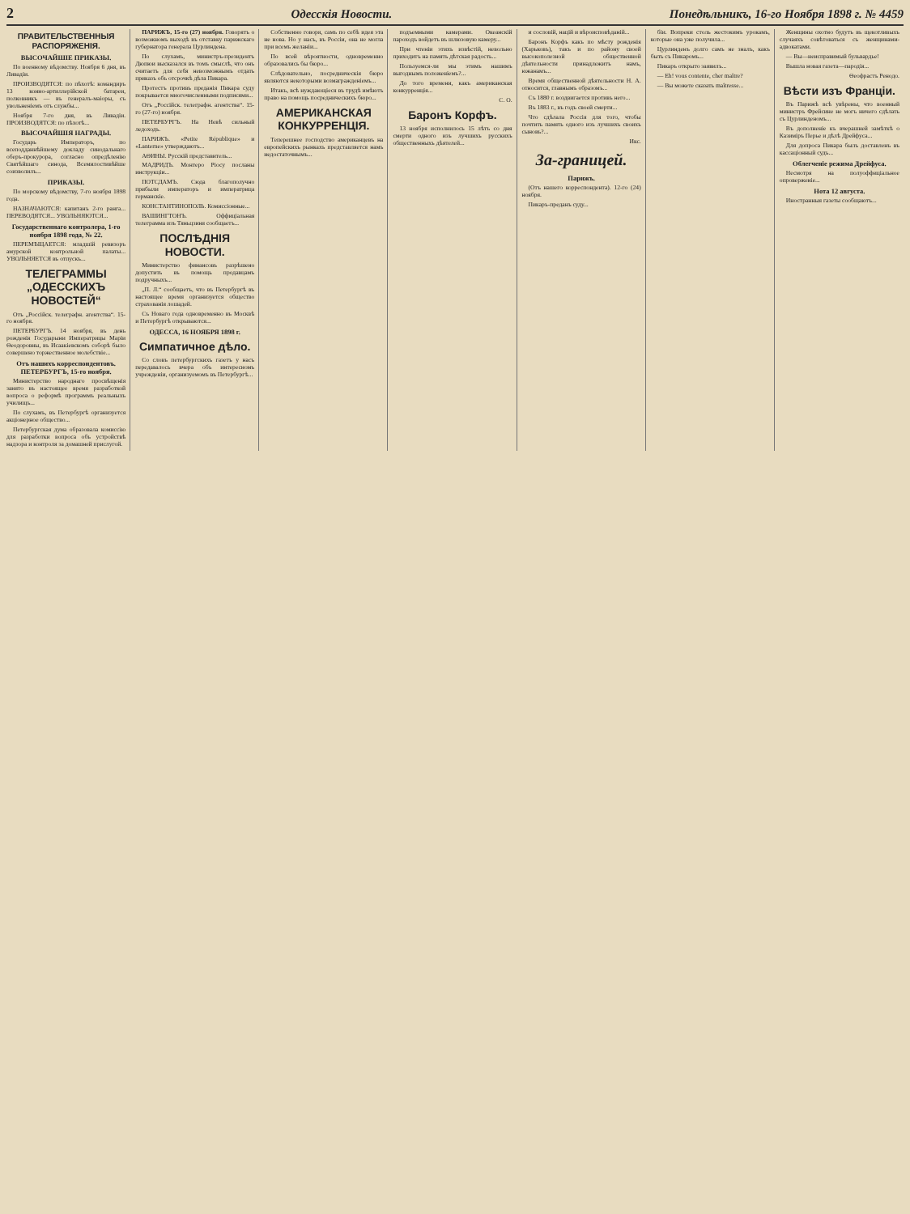2 Одесскія Новости. Понедѣльникъ, 16-го Ноября 1898 г. № 4459
ПРАВИТЕЛЬСТВЕННЫЯ РАСПОРЯЖЕНІЯ.
ВЫСОЧАЙШІЕ ПРИКАЗЫ.
По военному вѣдомству. Ноября 6 дня, въ Ливадіи.
ПРОИЗВОДЯТСЯ: по пѣхотѣ: командиръ 13 конно-артиллерійской батареи, полковникъ — въ генералъ-маіоры, съ увольненіемъ отъ службы...
Ноября 7-го дня, въ Ливадіи. ПРОИЗВОДЯТСЯ: по пѣхотѣ...
ВЫСОЧАЙШІЯ НАГРАДЫ.
Государь Императоръ, по всеподданнѣйшему докладу синодальнаго оберъ-прокурора, согласно опредѣленію Святѣйшаго синода, Всемилостивѣйше соизволилъ...
ПРИКАЗЫ.
По морскому вѣдомству, 7-го ноября 1898 года.
НАЗНАЧАЮТСЯ: капитанъ 2-го ранга... ПЕРЕВОДЯТСЯ... УВОЛЬНЯЮТСЯ...
Государственнаго контролера, 1-го ноября 1898 года, № 22.
ПЕРЕМѢЩАЕТСЯ: младшій ревизоръ амурской контрольной палаты... УВОЛЬНЯЕТСЯ въ отпускъ...
ТЕЛЕГРАММЫ „ОДЕССКИХЪ НОВОСТЕЙ“
Отъ „Россійск. телеграфн. агентства“. 15-го ноября.
ПЕТЕРБУРГЪ. 14 ноября, въ день рожденія Государыни Императрицы Маріи Ѳеодоровны, въ Исаакіевскомъ соборѣ было совершено торжественное молебствіе...
Отъ нашихъ корреспондентовъ. ПЕТЕРБУРГЪ, 15-го ноября.
Министерство народнаго просвѣщенія занято въ настоящее время разработкой вопроса о реформѣ программъ реальныхъ училищъ...
По слухамъ, въ Петербургѣ организуется акціонерное общество...
Петербургская дума образовала комиссію для разработки вопроса объ устройствѣ надзора и контроля за домашней прислугой.
ПАРИЖЪ, 15-го (27) ноября. Говорятъ о возможномъ выходѣ въ отставку парижскаго губернатора генерала Цурлиндена.
По слухамъ, министръ-президентъ Дюпюи высказался въ томъ смыслѣ, что онъ считаетъ для себя невозможнымъ отдать приказъ объ отсрочкѣ дѣла Пикара.
Протестъ противъ преданія Пикара суду покрывается многочисленными подписями...
Отъ „Россійск. телеграфн. агентства“. 15-го (27-го) ноября.
ПЕТЕРБУРГЪ. На Невѣ сильный ледоходъ.
ПАРИЖЪ. «Petite République» и «Lanterne» утверждаютъ...
АѲИНЫ. Русскій представитель...
МАДРИДЪ. Монтеро Ріосу посланы инструкціи...
ПОТСДАМЪ. Сюда благополучно прибыли императоръ и императрица германскіе.
КОНСТАНТИНОПОЛЬ. Комиссіонные...
ВАШИНГТОНЪ. Оффиціальная телеграмма изъ Тяньцзиня сообщаетъ...
ПОСЛѢДНІЯ НОВОСТИ.
Министерство финансовъ разрѣшено допустить въ помощь продавцамъ подручныхъ...
„П. Л.“ сообщаетъ, что въ Петербургѣ въ настоящее время организуется общество страхованія лошадей.
Съ Новаго года одновременно въ Москвѣ и Петербургѣ открываются...
ОДЕССА, 16 НОЯБРЯ 1898 г.
Симпатичное дѣло.
Со словъ петербургскихъ газетъ у насъ передавалось вчера объ интересномъ учрежденіи, организуемомъ въ Петербургѣ...
Собственно говоря, самъ по себѣ идея эта не нова. Но у насъ, въ Россіи, она не могла при всемъ желаніи...
По всей вѣроятности, одновременно образовались бы бюро...
Слѣдовательно, посредническія бюро являются некоторыми возмагражденіемъ...
Итакъ, всѣ нуждающіеся въ трудѣ имѣютъ право на помощь посредническихъ бюро...
АМЕРИКАНСКАЯ КОНКУРРЕНЦІЯ.
Теперешнее господство американцевъ на европейскихъ рынкахъ представляется намъ недостаточнымъ...
подъемными камерами. Океанскій пароходъ войдетъ въ шлюзовую камеру...
При чтеніи этихъ извѣстій, невольно приходитъ на память дѣтская радость...
Пользуемся-ли мы этимъ нашимъ выгоднымъ положеніемъ?...
До того времени, какъ американская конкурренція...
С. О.
Баронъ Корфъ.
13 ноября исполнилось 15 лѣтъ со дня смерти одного изъ лучшихъ русскихъ общественныхъ дѣятелей...
и сословій, націй и вѣроисповѣданій...
Баронъ Корфъ какъ по мѣсту рожденія (Харьковъ), такъ и по району своей высокополезной общественной дѣятельности принадлежитъ намъ, южанамъ...
Время общественной дѣятельности Н. А. относится, главнымъ образомъ...
Съ 1880 г. воздвигается противъ него...
Въ 1883 г., въ годъ своей смерти...
Что сдѣлала Россія для того, чтобы почтить память одного изъ лучшихъ своихъ сыновъ?...
Икс.
За-границей.
Парижъ.
(Отъ нашего корреспондента). 12-го (24) ноября.
Пикаръ-преданъ суду...
біи. Вопреки столь жестокимъ урокамъ, которые она уже получила...
Цурлинденъ долго самъ не зналъ, какъ быть съ Пикаромъ...
Пикаръ открыто заявилъ...
— Eh! vous contente, cher maître?
— Вы можете сказать maîtresse...
Женщины охотно будутъ въ щекотливыхъ случаяхъ совѣтоваться съ женщинами-адвокатами.
— Вы—неисправимый бульвардье!
Вышла новая газета—пародія...
Ѳеофрастъ Ренодо.
Вѣсти изъ Франціи.
Въ Парижѣ всѣ увѣрены, что военный министръ Фрейсине не могъ ничего сдѣлать съ Цурлинденомъ...
Въ дополненіе къ вчерашней замѣткѣ о Казиміръ Перье и дѣлѣ Дрейфуса...
Для допроса Пикара былъ доставленъ въ кассаціонный судъ...
Облегченіе режима Дрейфуса.
Несмотря на полуоффиціальное опроверженіе...
Нота 12 августа.
Иностранныя газеты сообщаютъ...